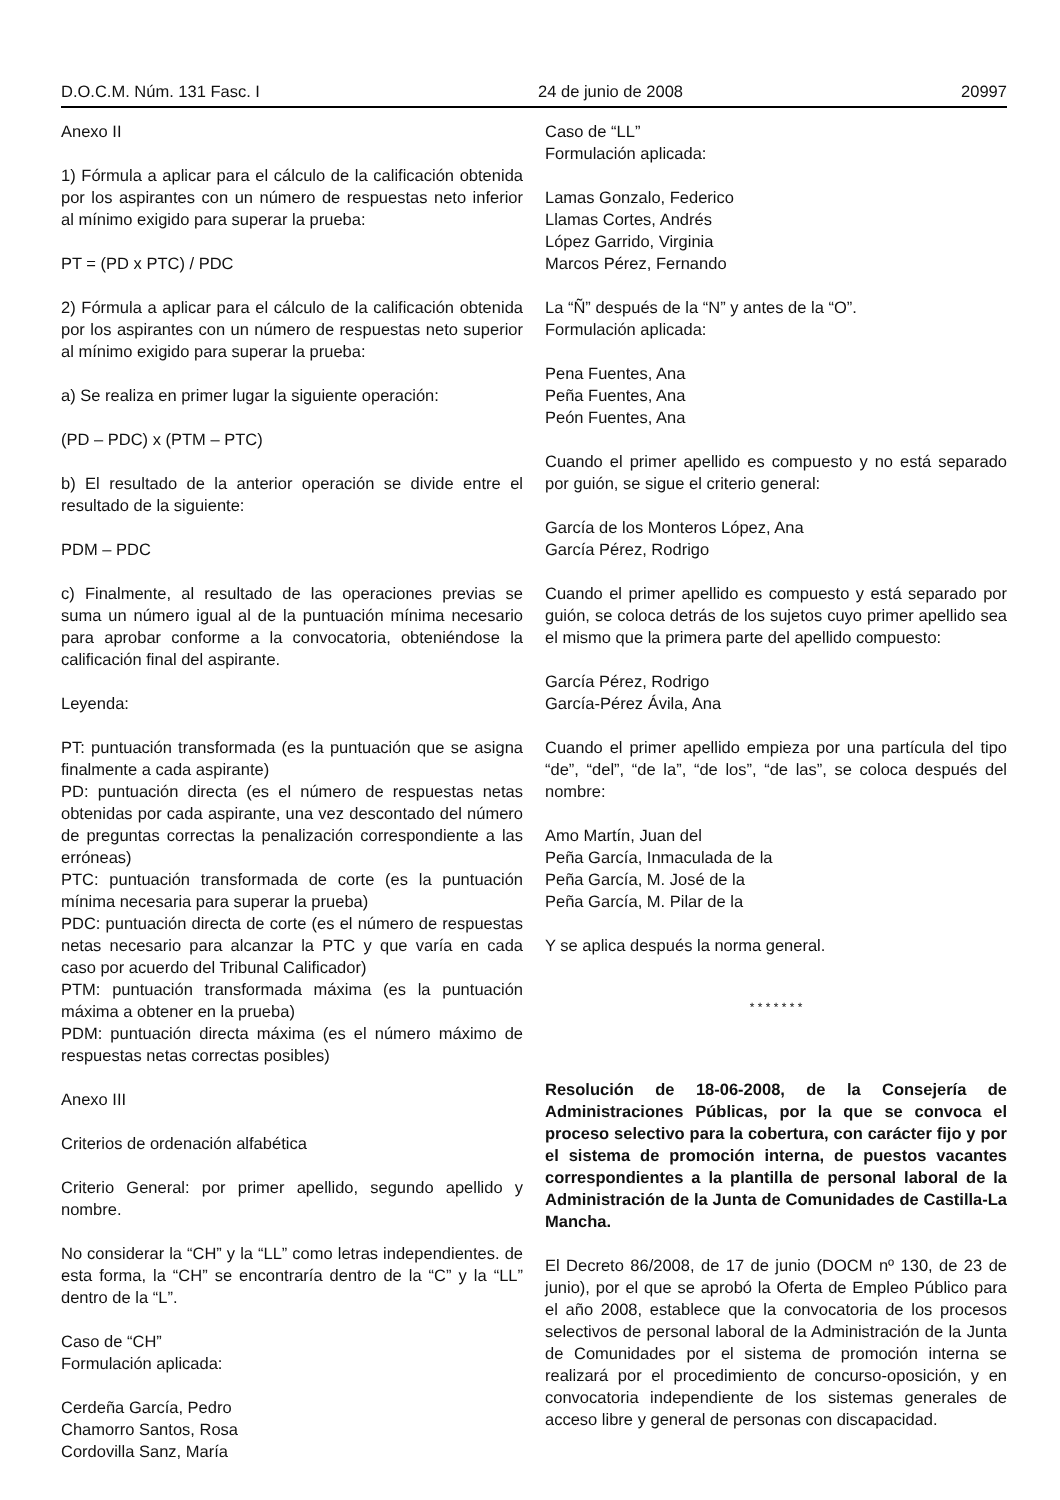D.O.C.M. Núm. 131 Fasc. I 24 de junio de 2008 20997
Anexo II
1) Fórmula a aplicar para el cálculo de la calificación obtenida por los aspirantes con un número de respuestas neto inferior al mínimo exigido para superar la prueba:
PT = (PD x PTC) / PDC
2) Fórmula a aplicar para el cálculo de la calificación obtenida por los aspirantes con un número de respuestas neto superior al mínimo exigido para superar la prueba:
a) Se realiza en primer lugar la siguiente operación:
(PD – PDC) x (PTM – PTC)
b) El resultado de la anterior operación se divide entre el resultado de la siguiente:
PDM – PDC
c) Finalmente, al resultado de las operaciones previas se suma un número igual al de la puntuación mínima necesario para aprobar conforme a la convocatoria, obteniéndose la calificación final del aspirante.
Leyenda:
PT: puntuación transformada (es la puntuación que se asigna finalmente a cada aspirante)
PD: puntuación directa (es el número de respuestas netas obtenidas por cada aspirante, una vez descontado del número de preguntas correctas la penalización correspondiente a las erróneas)
PTC: puntuación transformada de corte (es la puntuación mínima necesaria para superar la prueba)
PDC: puntuación directa de corte (es el número de respuestas netas necesario para alcanzar la PTC y que varía en cada caso por acuerdo del Tribunal Calificador)
PTM: puntuación transformada máxima (es la puntuación máxima a obtener en la prueba)
PDM: puntuación directa máxima (es el número máximo de respuestas netas correctas posibles)
Anexo III
Criterios de ordenación alfabética
Criterio General: por primer apellido, segundo apellido y nombre.
No considerar la “CH” y la “LL” como letras independientes. de esta forma, la “CH” se encontraría dentro de la “C” y la “LL” dentro de la “L”.
Caso de “CH”
Formulación aplicada:
Cerdeña García, Pedro
Chamorro Santos, Rosa
Cordovilla Sanz, María
Caso de “LL”
Formulación aplicada:
Lamas Gonzalo, Federico
Llamas Cortes, Andrés
López Garrido, Virginia
Marcos Pérez, Fernando
La “Ñ” después de la “N” y antes de la “O”.
Formulación aplicada:
Pena Fuentes, Ana
Peña Fuentes, Ana
Peón Fuentes, Ana
Cuando el primer apellido es compuesto y no está separado por guión, se sigue el criterio general:
García de los Monteros López, Ana
García Pérez, Rodrigo
Cuando el primer apellido es compuesto y está separado por guión, se coloca detrás de los sujetos cuyo primer apellido sea el mismo que la primera parte del apellido compuesto:
García Pérez, Rodrigo
García-Pérez Ávila, Ana
Cuando el primer apellido empieza por una partícula del tipo “de”, “del”, “de la”, “de los”, “de las”, se coloca después del nombre:
Amo Martín, Juan del
Peña García, Inmaculada de la
Peña García, M. José de la
Peña García, M. Pilar de la
Y se aplica después la norma general.
* * * * * * *
Resolución de 18-06-2008, de la Consejería de Administraciones Públicas, por la que se convoca el proceso selectivo para la cobertura, con carácter fijo y por el sistema de promoción interna, de puestos vacantes correspondientes a la plantilla de personal laboral de la Administración de la Junta de Comunidades de Castilla-La Mancha.
El Decreto 86/2008, de 17 de junio (DOCM nº 130, de 23 de junio), por el que se aprobó la Oferta de Empleo Público para el año 2008, establece que la convocatoria de los procesos selectivos de personal laboral de la Administración de la Junta de Comunidades por el sistema de promoción interna se realizará por el procedimiento de concurso-oposición, y en convocatoria independiente de los sistemas generales de acceso libre y general de personas con discapacidad.